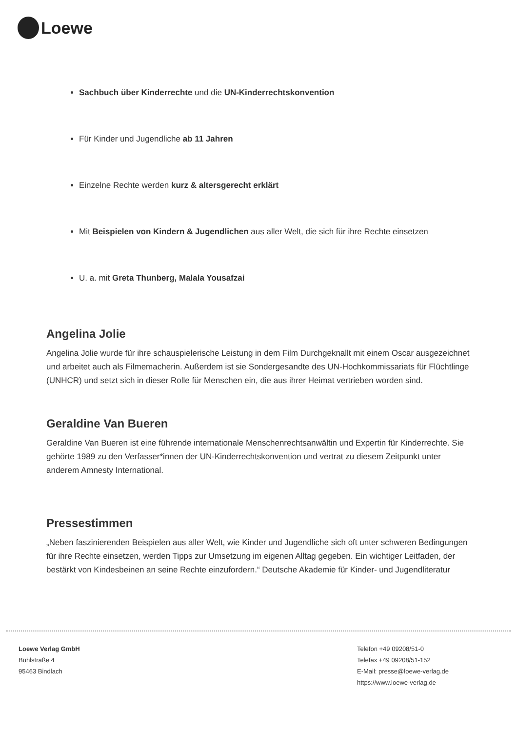Loewe
Sachbuch über Kinderrechte und die UN-Kinderrechtskonvention
Für Kinder und Jugendliche ab 11 Jahren
Einzelne Rechte werden kurz & altersgerecht erklärt
Mit Beispielen von Kindern & Jugendlichen aus aller Welt, die sich für ihre Rechte einsetzen
U. a. mit Greta Thunberg, Malala Yousafzai
Angelina Jolie
Angelina Jolie wurde für ihre schauspielerische Leistung in dem Film Durchgeknallt mit einem Oscar ausgezeichnet und arbeitet auch als Filmemacherin. Außerdem ist sie Sondergesandte des UN-Hochkommissariats für Flüchtlinge (UNHCR) und setzt sich in dieser Rolle für Menschen ein, die aus ihrer Heimat vertrieben worden sind.
Geraldine Van Bueren
Geraldine Van Bueren ist eine führende internationale Menschenrechtsanwältin und Expertin für Kinderrechte. Sie gehörte 1989 zu den Verfasser*innen der UN-Kinderrechtskonvention und vertrat zu diesem Zeitpunkt unter anderem Amnesty International.
Pressestimmen
„Neben faszinierenden Beispielen aus aller Welt, wie Kinder und Jugendliche sich oft unter schweren Bedingungen für ihre Rechte einsetzen, werden Tipps zur Umsetzung im eigenen Alltag gegeben. Ein wichtiger Leitfaden, der bestärkt von Kindesbeinen an seine Rechte einzufordern.“ Deutsche Akademie für Kinder- und Jugendliteratur
Loewe Verlag GmbH
Bühlstraße 4
95463 Bindlach
Telefon +49 09208/51-0
Telefax +49 09208/51-152
E-Mail: presse@loewe-verlag.de
https://www.loewe-verlag.de